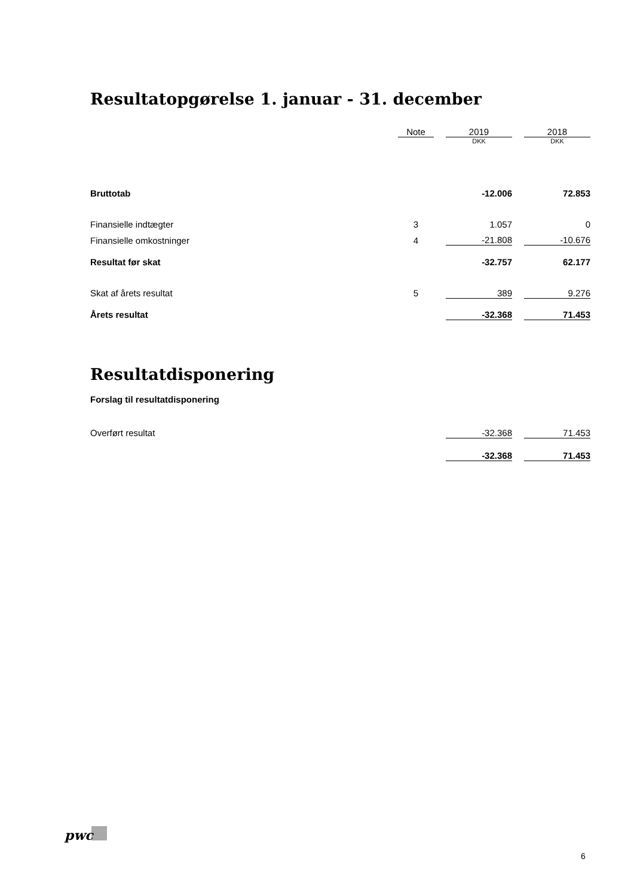Resultatopgørelse 1. januar - 31. december
| | Note | | 2019 | | 2018 |
| | | | DKK | | DKK |
| Bruttotab | | | -12.006 | | 72.853 |
| Finansielle indtægter | 3 | | 1.057 | | 0 |
| Finansielle omkostninger | 4 | | -21.808 | | -10.676 |
| Resultat før skat | | | -32.757 | | 62.177 |
| Skat af årets resultat | 5 | | 389 | | 9.276 |
| Årets resultat | | | -32.368 | | 71.453 |
Resultatdisponering
Forslag til resultatdisponering
| Overført resultat | | | -32.368 | | 71.453 |
| | | | -32.368 | | 71.453 |
pwc
6